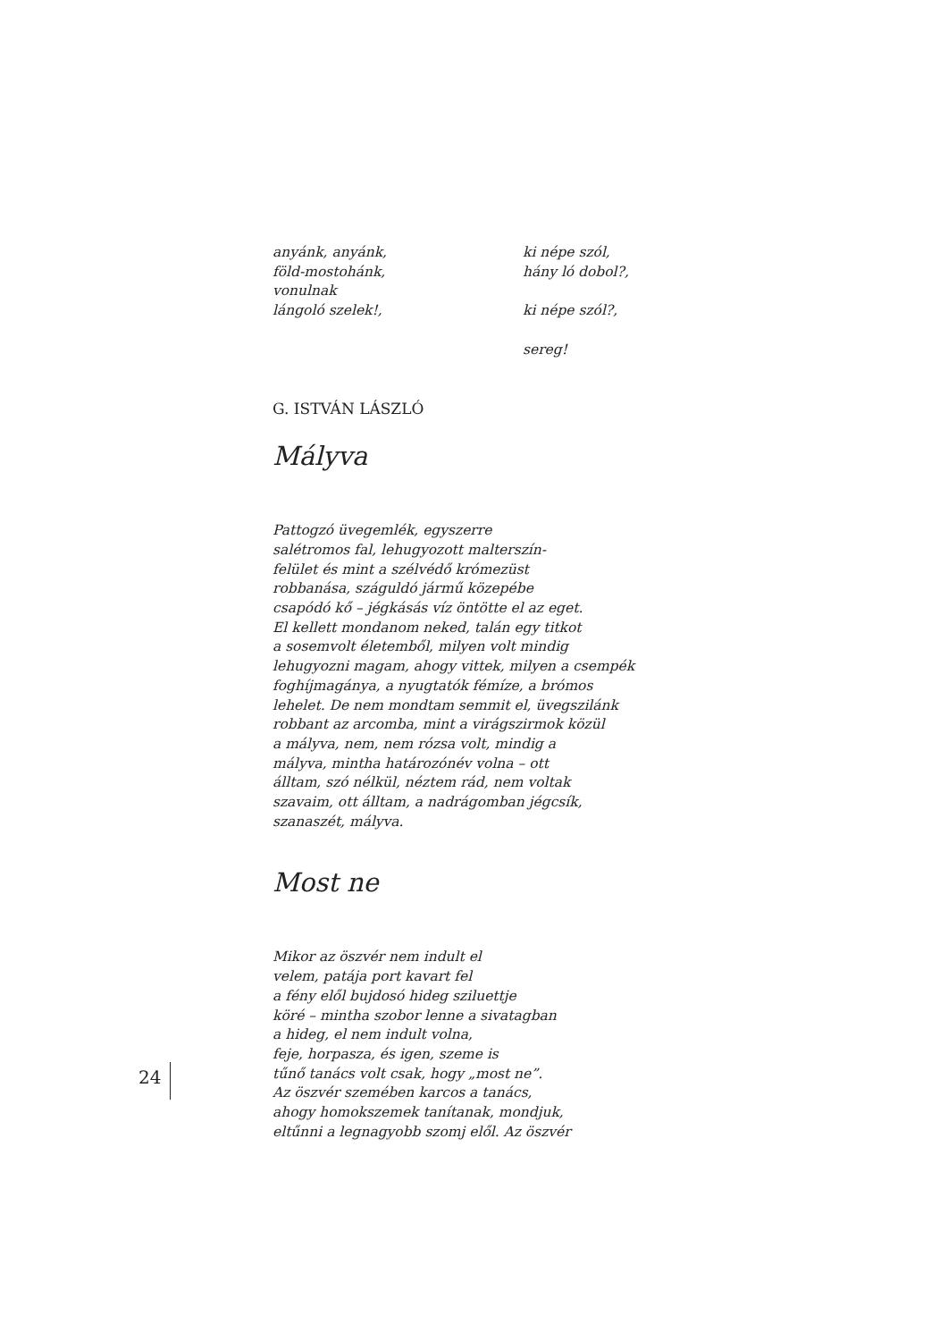anyánk, anyánk,
föld-mostohánk,
vonulnak
lángoló szelek!,
ki népe szól,
hány ló dobol?,
ki népe szól?,
sereg!
G. ISTVÁN LÁSZLÓ
Mályva
Pattogzó üvegemlék, egyszerre
salétromos fal, lehugyozott malterszín-
felület és mint a szélvédő krómezüst
robbanása, száguldó jármű közepébe
csapódó kő – jégkásás víz öntötte el az eget.
El kellett mondanom neked, talán egy titkot
a sosemvolt életemből, milyen volt mindig
lehugyozni magam, ahogy vittek, milyen a csempék
foghíjmagánya, a nyugtatók fémíze, a brómos
lehelet. De nem mondtam semmit el, üvegszilánk
robbant az arcomba, mint a virágszirmok közül
a mályva, nem, nem rózsa volt, mindig a
mályva, mintha határozónév volna – ott
álltam, szó nélkül, néztem rád, nem voltak
szavaim, ott álltam, a nadrágomban jégcsík,
szanaszét, mályva.
Most ne
Mikor az öszvér nem indult el
velem, patája port kavart fel
a fény elől bujdosó hideg sziluettje
köré – mintha szobor lenne a sivatagban
a hideg, el nem indult volna,
feje, horpasza, és igen, szeme is
tűnő tanács volt csak, hogy „most ne”.
Az öszvér szemében karcos a tanács,
ahogy homokszemek tanítanak, mondjuk,
eltűnni a legnagyobb szomj elől. Az öszvér
24